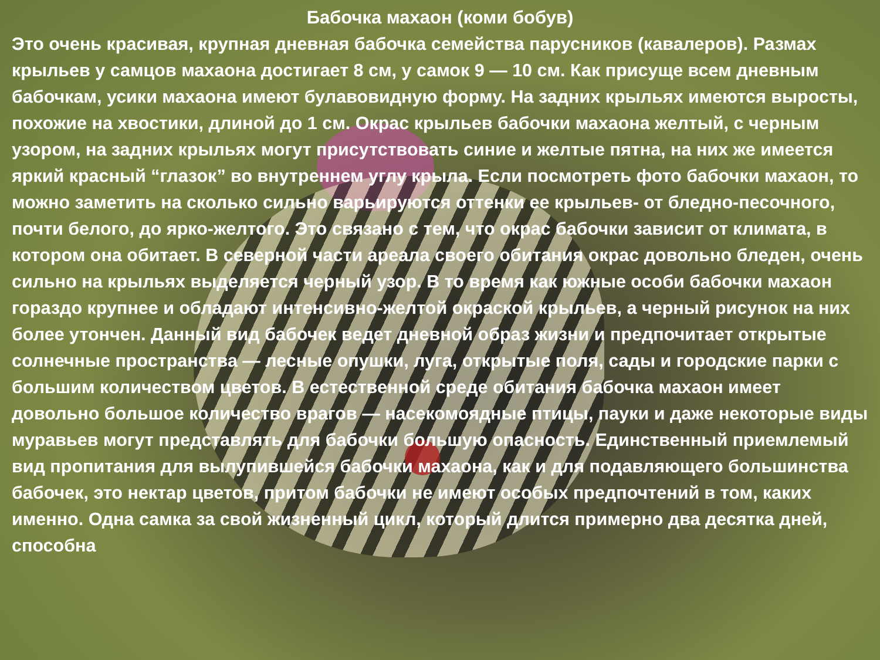Бабочка махаон (коми бобув)
Это очень красивая, крупная дневная бабочка семейства парусников (кавалеров). Размах крыльев у самцов махаона достигает 8 см, у самок 9 — 10 см. Как присуще всем дневным бабочкам, усики махаона имеют булавовидную форму. На задних крыльях имеются выросты, похожие на хвостики, длиной до 1 см. Окрас крыльев бабочки махаона желтый, с черным узором, на задних крыльях могут присутствовать синие и желтые пятна, на них же имеется яркий красный “глазок” во внутреннем углу крыла. Если посмотреть фото бабочки махаон, то можно заметить на сколько сильно варьируются оттенки ее крыльев- от бледно-песочного, почти белого, до ярко-желтого. Это связано с тем, что окрас бабочки зависит от климата, в котором она обитает. В северной части ареала своего обитания окрас довольно бледен, очень сильно на крыльях выделяется черный узор. В то время как южные особи бабочки махаон гораздо крупнее и обладают интенсивно-желтой окраской крыльев, а черный рисунок на них более утончен. Данный вид бабочек ведет дневной образ жизни и предпочитает открытые солнечные пространства — лесные опушки, луга, открытые поля, сады и городские парки с большим количеством цветов. В естественной среде обитания бабочка махаон имеет довольно большое количество врагов — насекомоядные птицы, пауки и даже некоторые виды муравьев могут представлять для бабочки большую опасность. Единственный приемлемый вид пропитания для вылупившейся бабочки махаона, как и для подавляющего большинства бабочек, это нектар цветов, притом бабочки не имеют особых предпочтений в том, каких именно. Одна самка за свой жизненный цикл, который длится примерно два десятка дней, способна